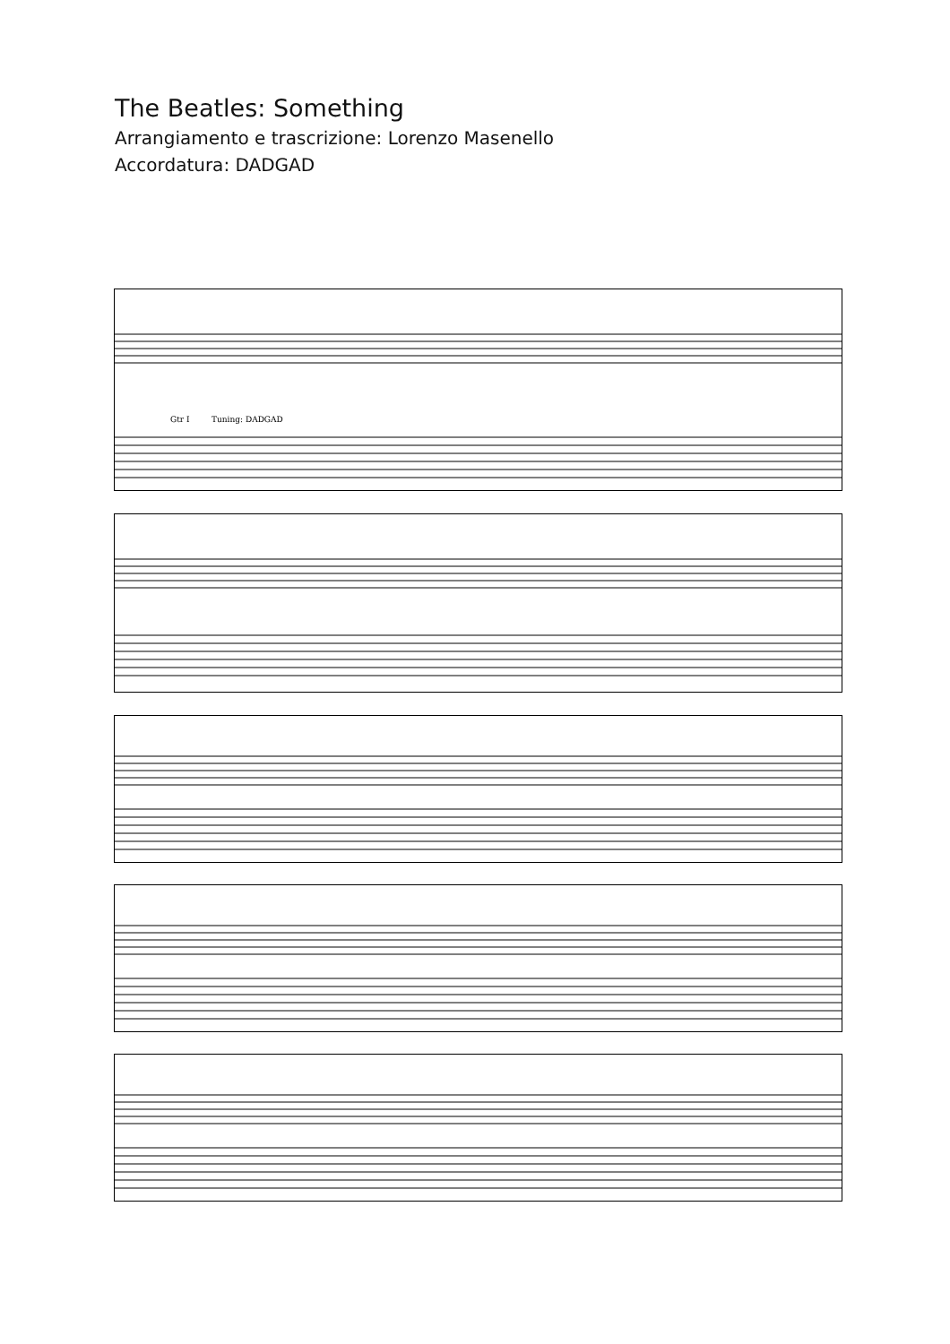The Beatles: Something
Arrangiamento e trascrizione: Lorenzo Masenello
Accordatura: DADGAD
Gtr I Tuning: DADGAD